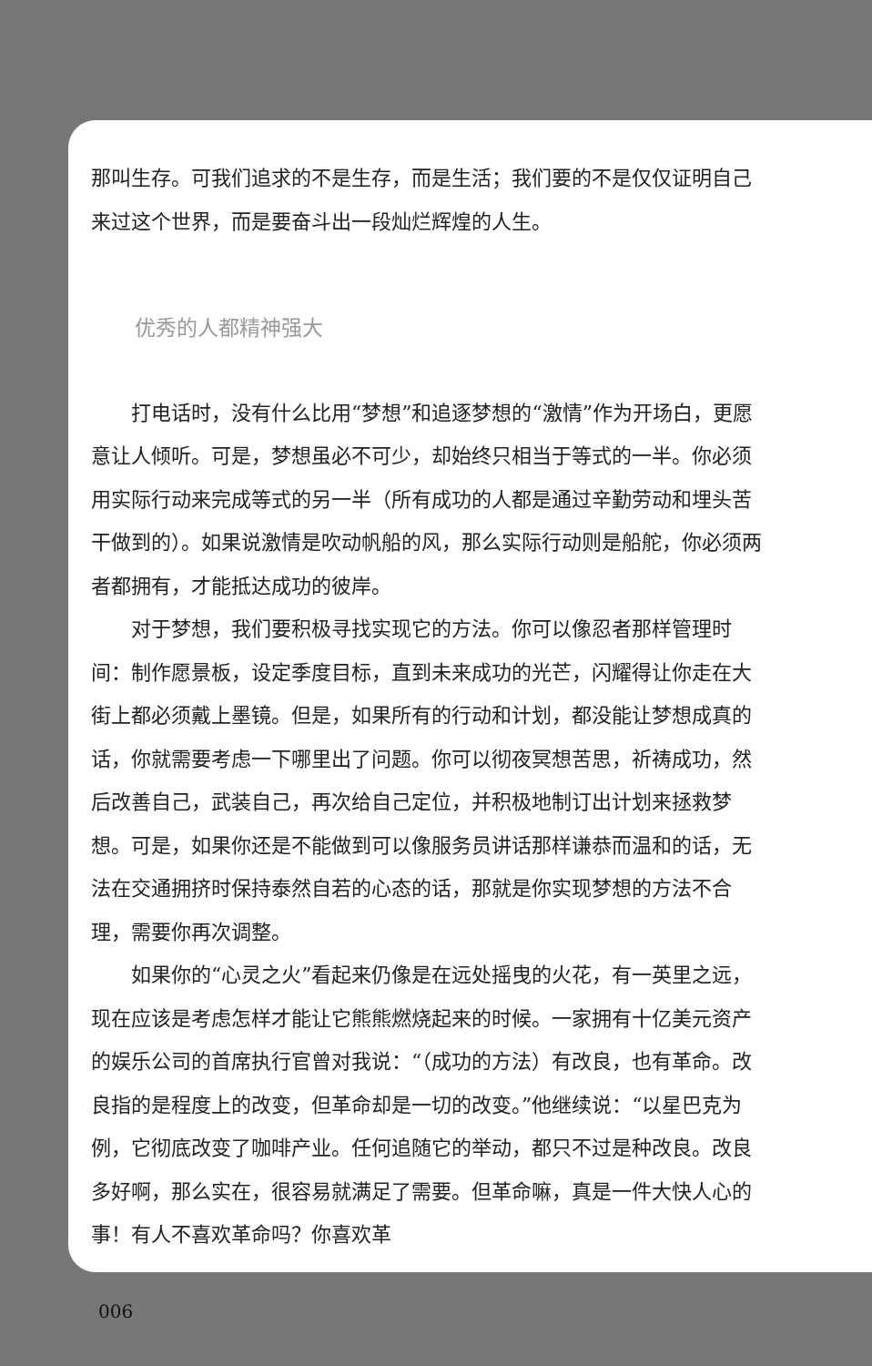那叫生存。可我们追求的不是生存，而是生活；我们要的不是仅仅证明自己来过这个世界，而是要奋斗出一段灿烂辉煌的人生。
优秀的人都精神强大
打电话时，没有什么比用“梦想”和追逐梦想的“激情”作为开场白，更愿意让人倾听。可是，梦想虽必不可少，却始终只相当于等式的一半。你必须用实际行动来完成等式的另一半（所有成功的人都是通过辛勤劳动和埋头苦干做到的）。如果说激情是吹动帆船的风，那么实际行动则是船舵，你必须两者都拥有，才能抵达成功的彼岸。
对于梦想，我们要积极寻找实现它的方法。你可以像忍者那样管理时间：制作愿景板，设定季度目标，直到未来成功的光芒，闪耀得让你走在大街上都必须戴上墨镜。但是，如果所有的行动和计划，都没能让梦想成真的话，你就需要考虑一下哪里出了问题。你可以彻夜冥想苦思，祈祷成功，然后改善自己，武装自己，再次给自己定位，并积极地制订出计划来拯救梦想。可是，如果你还是不能做到可以像服务员讲话那样谦恭而温和的话，无法在交通拥挤时保持泰然自若的心态的话，那就是你实现梦想的方法不合理，需要你再次调整。
如果你的“心灵之火”看起来仍像是在远处摇曳的火花，有一英里之远，现在应该是考虑怎样才能让它熊熊燃烧起来的时候。一家拥有十亿美元资产的娱乐公司的首席执行官曾对我说：“（成功的方法）有改良，也有革命。改良指的是程度上的改变，但革命却是一切的改变。”他继续说：“以星巴克为例，它彻底改变了咖啡产业。任何追随它的举动，都只不过是种改良。改良多好啊，那么实在，很容易就满足了需要。但革命嘛，真是一件大快人心的事！有人不喜欢革命吗？你喜欢革
006